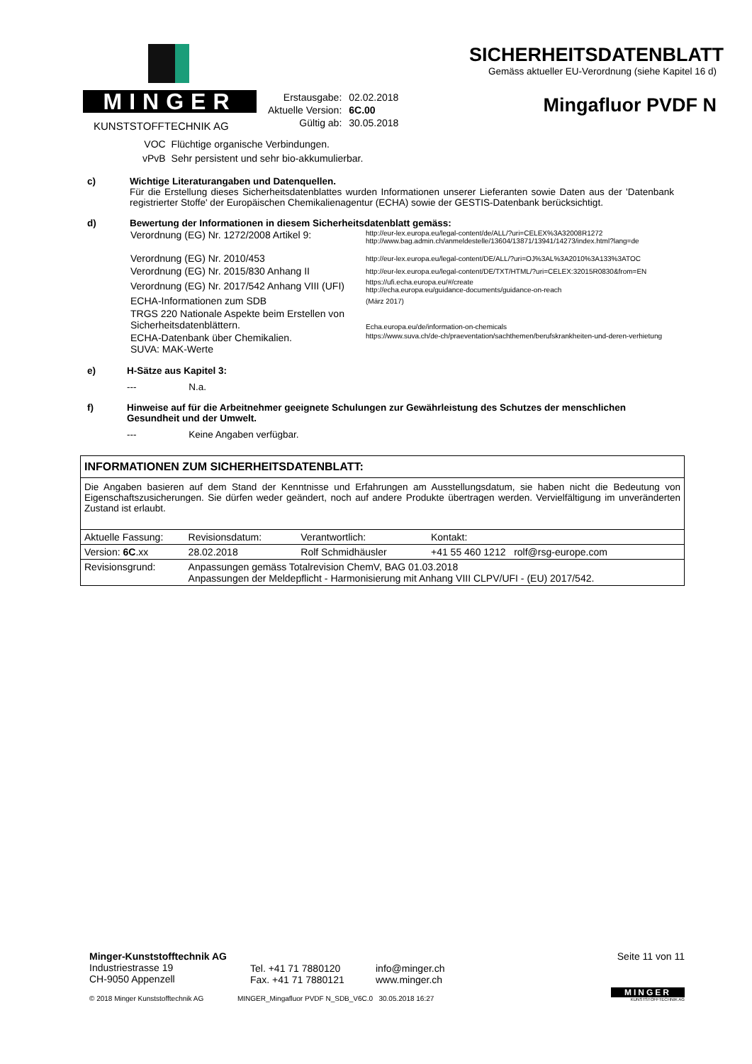MINGER
KUNSTSTOFFTECHNIK AG
| Erstausgabe: | 02.02.2018 |
| Aktuelle Version: | 6C.00 |
| Gültig ab: | 30.05.2018 |
SICHERHEITSDATENBLATT
Gemäss aktueller EU-Verordnung (siehe Kapitel 16 d)
Mingafluor PVDF N
| VOC | Flüchtige organische Verbindungen. |
| vPvB | Sehr persistent und sehr bio-akkumulierbar. |
c) Wichtige Literaturangaben und Datenquellen.
Für die Erstellung dieses Sicherheitsdatenblattes wurden Informationen unserer Lieferanten sowie Daten aus der 'Datenbank registrierter Stoffe' der Europäischen Chemikalienagentur (ECHA) sowie der GESTIS-Datenbank berücksichtigt.
d) Bewertung der Informationen in diesem Sicherheitsdatenblatt gemäss:
| Verordnung (EG) Nr. 1272/2008 Artikel 9: | http://eur-lex.europa.eu/legal-content/de/ALL/?uri=CELEX%3A32008R1272 http://www.bag.admin.ch/anmeldestelle/13604/13871/13941/14273/index.html?lang=de |
| Verordnung (EG) Nr. 2010/453 | http://eur-lex.europa.eu/legal-content/DE/ALL/?uri=OJ%3AL%3A2010%3A133%3ATOC |
| Verordnung (EG) Nr. 2015/830 Anhang II | http://eur-lex.europa.eu/legal-content/DE/TXT/HTML/?uri=CELEX:32015R0830&from=EN |
| Verordnung (EG) Nr. 2017/542 Anhang VIII (UFI) | https://ufi.echa.europa.eu/#/create http://echa.europa.eu/guidance-documents/guidance-on-reach |
| ECHA-Informationen zum SDB | (März 2017) |
| TRGS 220 Nationale Aspekte beim Erstellen von Sicherheitsdatenblättern. | Echa.europa.eu/de/information-on-chemicals |
| ECHA-Datenbank über Chemikalien. SUVA: MAK-Werte | https://www.suva.ch/de-ch/praeventation/sachthemen/berufskrankheiten-und-deren-verhietung |
e) H-Sätze aus Kapitel 3:
--- N.a.
f) Hinweise auf für die Arbeitnehmer geeignete Schulungen zur Gewährleistung des Schutzes der menschlichen Gesundheit und der Umwelt.
--- Keine Angaben verfügbar.
INFORMATIONEN ZUM SICHERHEITSDATENBLATT:
Die Angaben basieren auf dem Stand der Kenntnisse und Erfahrungen am Ausstellungsdatum, sie haben nicht die Bedeutung von Eigenschaftszusicherungen. Sie dürfen weder geändert, noch auf andere Produkte übertragen werden. Vervielfältigung im unveränderten Zustand ist erlaubt.
| Aktuelle Fassung: | Revisionsdatum: | Verantwortlich: | Kontakt: |
| Version: 6C .xx | 28.02.2018 | Rolf Schmidhäusler | +41 55 460 1212 rolf@rsg-europe.com |
| Revisionsgrund: | Anpassungen gemäss Totalrevision ChemV, BAG 01.03.2018 Anpassungen der Meldepflicht - Harmonisierung mit Anhang VIII CLPV/UFI - (EU) 2017/542. | | |
Minger-Kunststofftechnik AG
Industriestrasse 19
CH-9050 Appenzell
Tel. +41 71 7880120
Fax. +41 71 7880121
info@minger.ch
www.minger.ch
Seite 11 von 11
MINGER
KUNSTSTOFFTECHNIK AG
© 2018 Minger Kunststofftechnik AG MINGER_Mingafluor PVDF N_SDB_V6C.0 30.05.2018 16:27